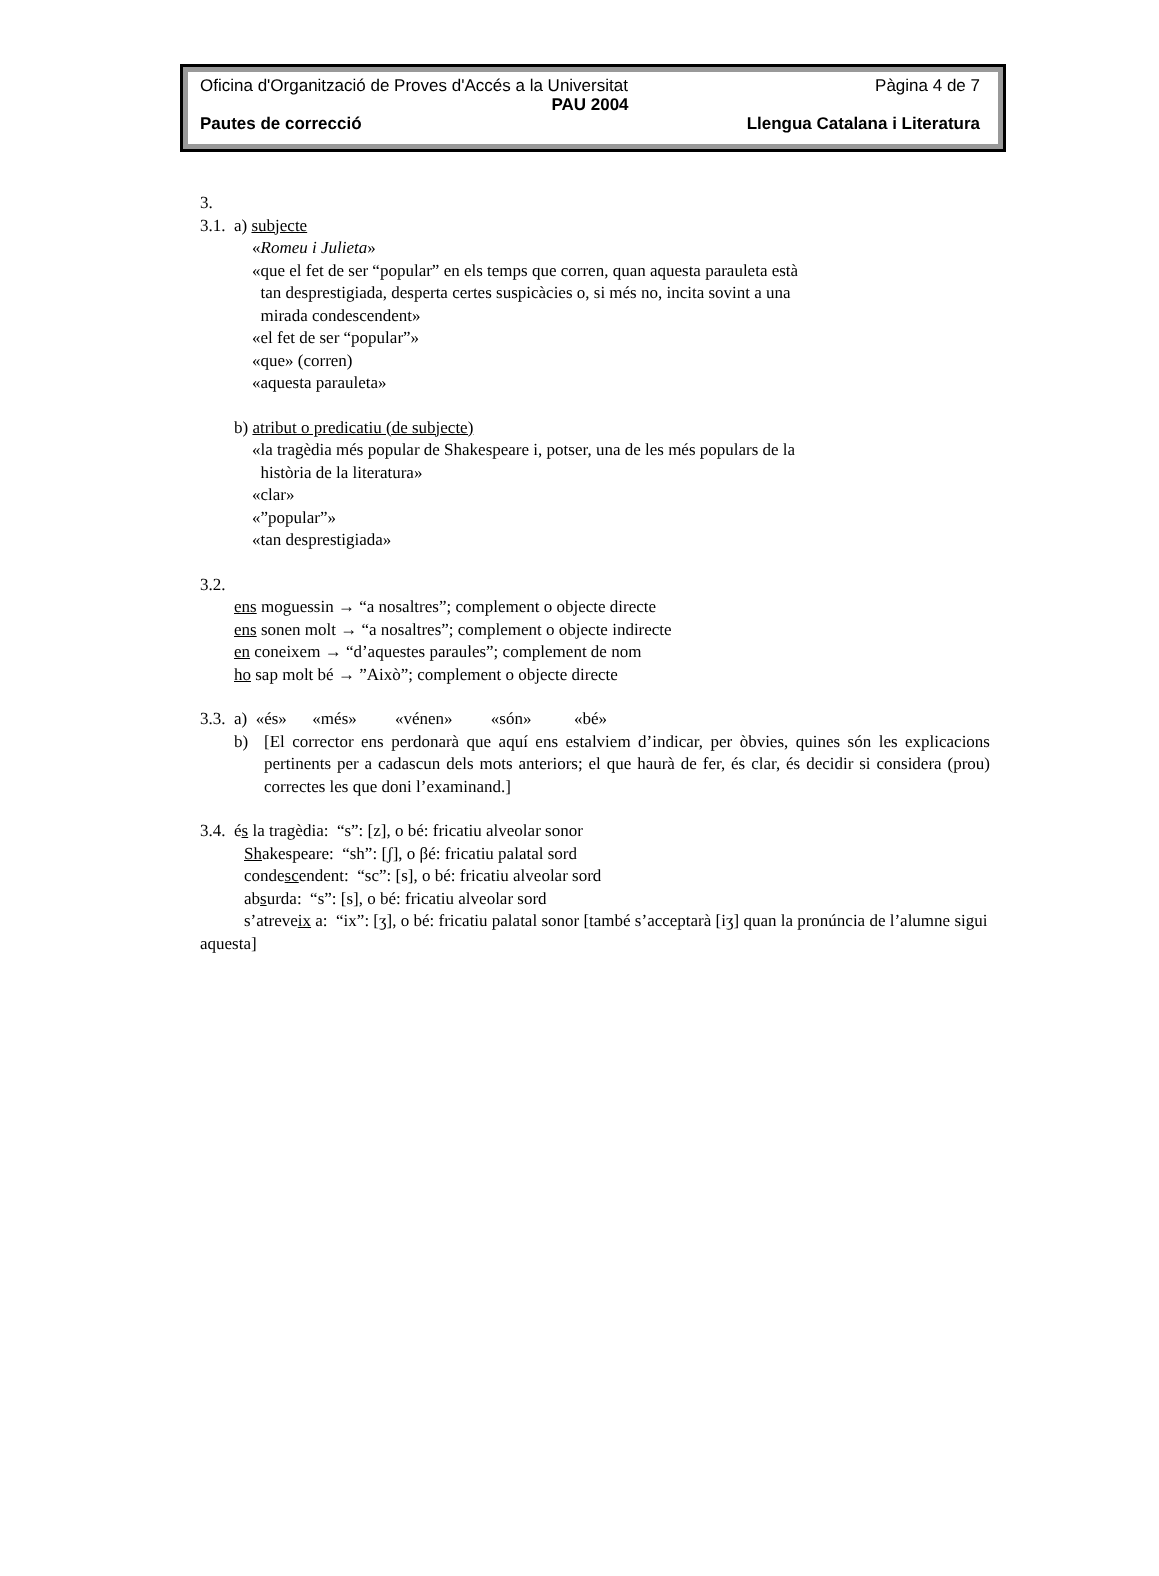Oficina d'Organització de Proves d'Accés a la Universitat Pàgina 4 de 7
PAU 2004
Pautes de correcció Llengua Catalana i Literatura
3.
3.1. a) subjecte
«Romeu i Julieta»
«que el fet de ser “popular” en els temps que corren, quan aquesta parauleta està
tan desprestigiada, desperta certes suspicàcies o, si més no, incita sovint a una
mirada condescendent»
«el fet de ser “popular”»
«que» (corren)
«aquesta parauleta»
b) atribut o predicatiu (de subjecte)
«la tragèdia més popular de Shakespeare i, potser, una de les més populars de la
història de la literatura»
«clar»
«”popular”»
«tan desprestigiada»
3.2.
ens moguessin → “a nosaltres”; complement o objecte directe
ens sonen molt → “a nosaltres”; complement o objecte indirecte
en coneixem → “d’aquestes paraules”; complement de nom
ho sap molt bé → ”Això”; complement o objecte directe
3.3. a) «és» «més» «vénen» «són» «bé»
b) [El corrector ens perdonarà que aquí ens estalviem d’indicar, per òbvies, quines són les explicacions pertinents per a cadascun dels mots anteriors; el que haurà de fer, és clar, és decidir si considera (prou) correctes les que doni l’examinand.]
3.4. és la tragèdia: “s”: [z], o bé: fricatiu alveolar sonor
Shakespeare: “sh”: [ʃ], o βé: fricatiu palatal sord
condescendent: “sc”: [s], o bé: fricatiu alveolar sord
absurda: “s”: [s], o bé: fricatiu alveolar sord
s’atreveix a: “ix”: [ʒ], o bé: fricatiu palatal sonor [també s’acceptarà [iʒ] quan la pronúncia de l’alumne sigui aquesta]